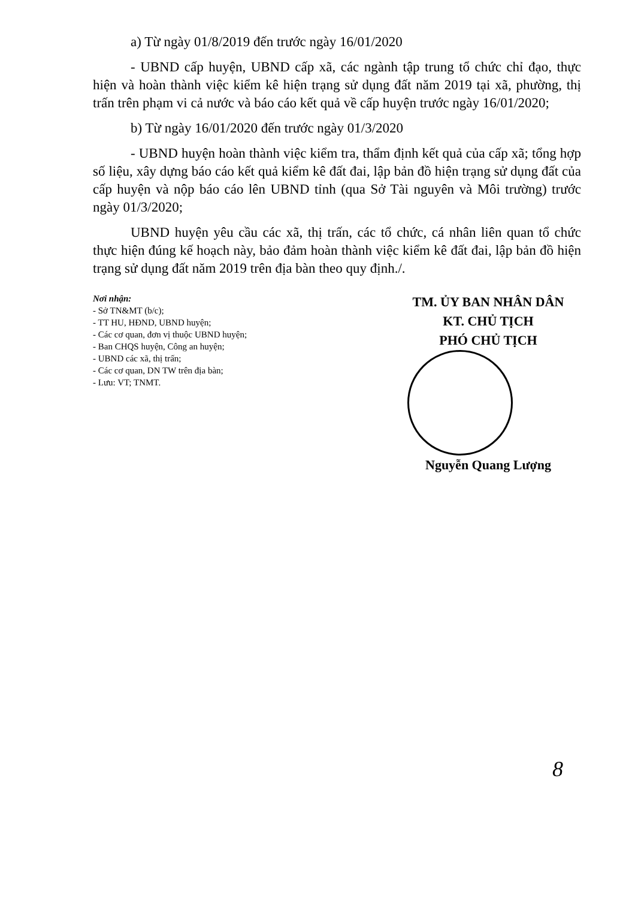a) Từ ngày 01/8/2019 đến trước ngày 16/01/2020
- UBND cấp huyện, UBND cấp xã, các ngành tập trung tổ chức chỉ đạo, thực hiện và hoàn thành việc kiểm kê hiện trạng sử dụng đất năm 2019 tại xã, phường, thị trấn trên phạm vi cả nước và báo cáo kết quả về cấp huyện trước ngày 16/01/2020;
b) Từ ngày 16/01/2020 đến trước ngày 01/3/2020
- UBND huyện hoàn thành việc kiểm tra, thẩm định kết quả của cấp xã; tổng hợp số liệu, xây dựng báo cáo kết quả kiểm kê đất đai, lập bản đồ hiện trạng sử dụng đất của cấp huyện và nộp báo cáo lên UBND tỉnh (qua Sở Tài nguyên và Môi trường) trước ngày 01/3/2020;
UBND huyện yêu cầu các xã, thị trấn, các tổ chức, cá nhân liên quan tổ chức thực hiện đúng kế hoạch này, bảo đảm hoàn thành việc kiểm kê đất đai, lập bản đồ hiện trạng sử dụng đất năm 2019 trên địa bàn theo quy định./.
Nơi nhận:
- Sở TN&MT (b/c);
- TT HU, HĐND, UBND huyện;
- Các cơ quan, đơn vị thuộc UBND huyện;
- Ban CHQS huyện, Công an huyện;
- UBND các xã, thị trấn;
- Các cơ quan, DN TW trên địa bàn;
- Lưu: VT; TNMT.
TM. ỦY BAN NHÂN DÂN
KT. CHỦ TỊCH
PHÓ CHỦ TỊCH
Nguyễn Quang Lượng
8